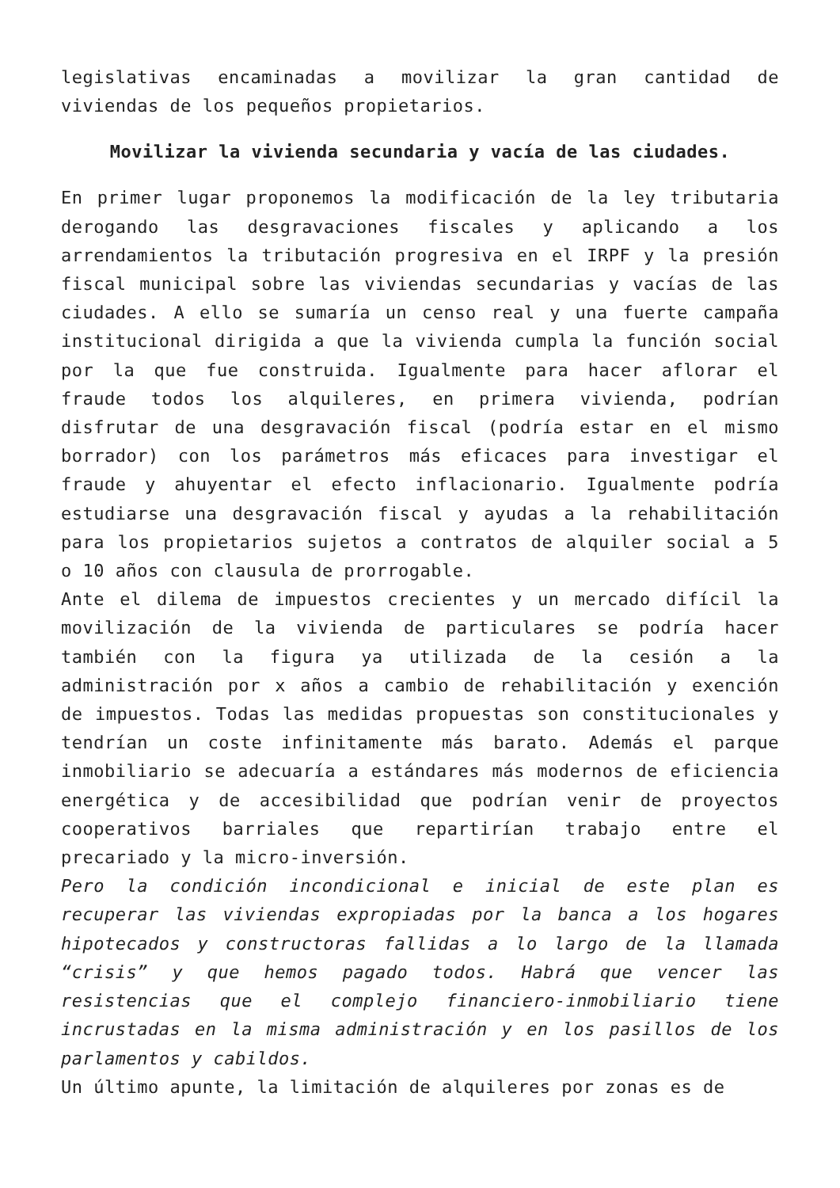legislativas encaminadas a movilizar la gran cantidad de viviendas de los pequeños propietarios.
Movilizar la vivienda secundaria y vacía de las ciudades.
En primer lugar proponemos la modificación de la ley tributaria derogando las desgravaciones fiscales y aplicando a los arrendamientos la tributación progresiva en el IRPF y la presión fiscal municipal sobre las viviendas secundarias y vacías de las ciudades. A ello se sumaría un censo real y una fuerte campaña institucional dirigida a que la vivienda cumpla la función social por la que fue construida. Igualmente para hacer aflorar el fraude todos los alquileres, en primera vivienda, podrían disfrutar de una desgravación fiscal (podría estar en el mismo borrador) con los parámetros más eficaces para investigar el fraude y ahuyentar el efecto inflacionario. Igualmente podría estudiarse una desgravación fiscal y ayudas a la rehabilitación para los propietarios sujetos a contratos de alquiler social a 5 o 10 años con clausula de prorrogable.
Ante el dilema de impuestos crecientes y un mercado difícil la movilización de la vivienda de particulares se podría hacer también con la figura ya utilizada de la cesión a la administración por x años a cambio de rehabilitación y exención de impuestos. Todas las medidas propuestas son constitucionales y tendrían un coste infinitamente más barato. Además el parque inmobiliario se adecuaría a estándares más modernos de eficiencia energética y de accesibilidad que podrían venir de proyectos cooperativos barriales que repartirían trabajo entre el precariado y la micro-inversión.
Pero la condición incondicional e inicial de este plan es recuperar las viviendas expropiadas por la banca a los hogares hipotecados y constructoras fallidas a lo largo de la llamada “crisis” y que hemos pagado todos. Habrá que vencer las resistencias que el complejo financiero-inmobiliario tiene incrustadas en la misma administración y en los pasillos de los parlamentos y cabildos.
Un último apunte, la limitación de alquileres por zonas es de